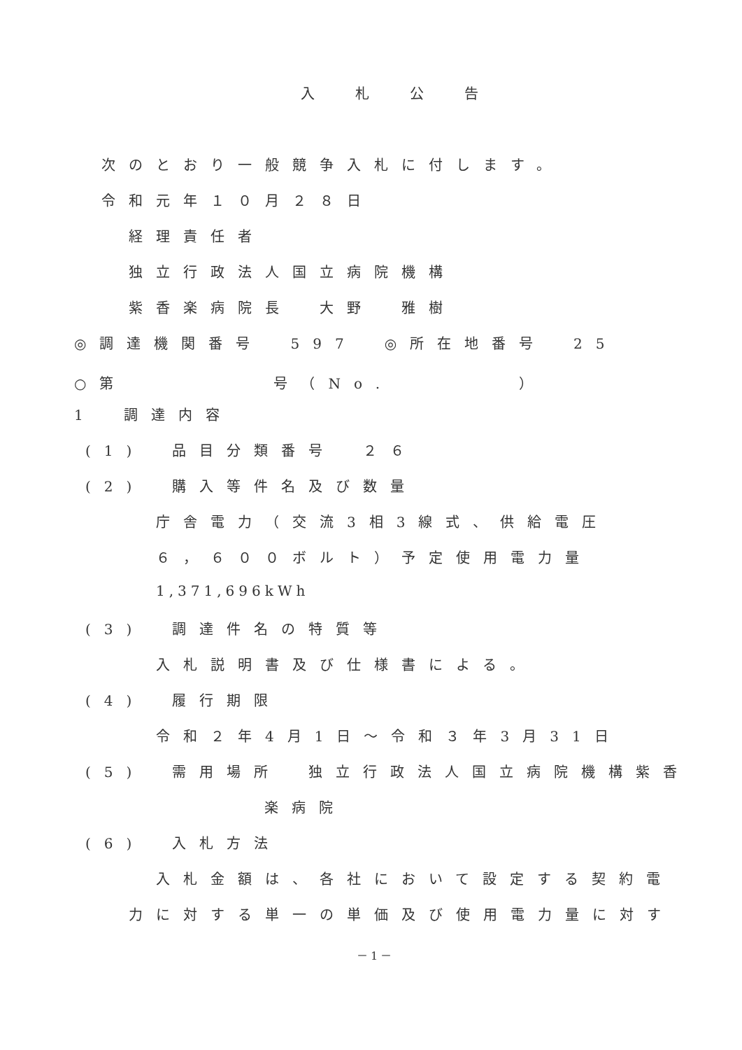入札公告
次のとおり一般競争入札に付します。
令和元年１０月２８日
経理責任者
独立行政法人国立病院機構
紫香楽病院長　大野　雅樹
◎調達機関番号　597　◎所在地番号　25
○第 号（No. ）
1　調達内容
(1)　品目分類番号　２６
(2)　購入等件名及び数量
庁舎電力（交流3相3線式、供給電圧
６，６００ボルト）予定使用電力量
1,371,696kWh
(3)　調達件名の特質等
入札説明書及び仕様書による。
(4)　履行期限
令和２年4月1日～令和３年3月31日
(5)　需用場所　独立行政法人国立病院機構紫香
楽病院
(6)　入札方法
入札金額は、各社において設定する契約電
力に対する単一の単価及び使用電力量に対す
－1－